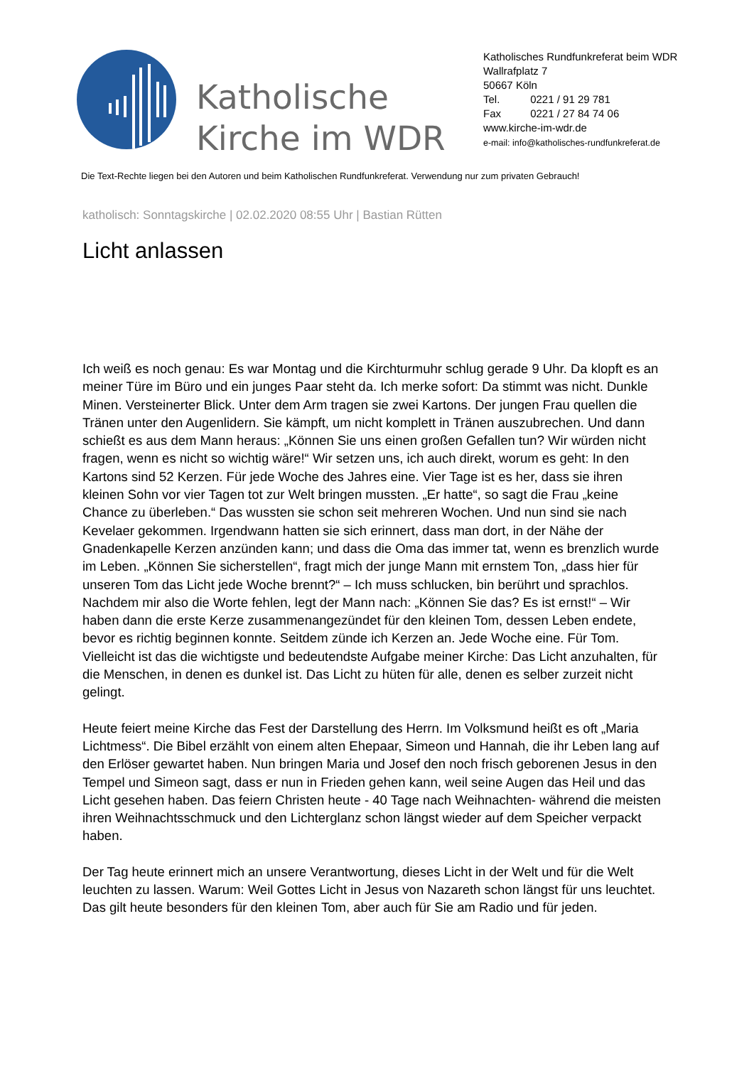Katholische Kirche im WDR
Katholisches Rundfunkreferat beim WDR
Wallrafplatz 7
50667 Köln
Tel. 0221 / 91 29 781
Fax 0221 / 27 84 74 06
www.kirche-im-wdr.de
e-mail: info@katholisches-rundfunkreferat.de
Die Text-Rechte liegen bei den Autoren und beim Katholischen Rundfunkreferat. Verwendung nur zum privaten Gebrauch!
katholisch: Sonntagskirche | 02.02.2020 08:55 Uhr | Bastian Rütten
Licht anlassen
Ich weiß es noch genau: Es war Montag und die Kirchturmuhr schlug gerade 9 Uhr. Da klopft es an meiner Türe im Büro und ein junges Paar steht da. Ich merke sofort: Da stimmt was nicht. Dunkle Minen. Versteinerter Blick. Unter dem Arm tragen sie zwei Kartons. Der jungen Frau quellen die Tränen unter den Augenlidern. Sie kämpft, um nicht komplett in Tränen auszubrechen. Und dann schießt es aus dem Mann heraus: „Können Sie uns einen großen Gefallen tun? Wir würden nicht fragen, wenn es nicht so wichtig wäre!“ Wir setzen uns, ich auch direkt, worum es geht: In den Kartons sind 52 Kerzen. Für jede Woche des Jahres eine. Vier Tage ist es her, dass sie ihren kleinen Sohn vor vier Tagen tot zur Welt bringen mussten. „Er hatte“, so sagt die Frau „keine Chance zu überleben.“ Das wussten sie schon seit mehreren Wochen. Und nun sind sie nach Kevelaer gekommen. Irgendwann hatten sie sich erinnert, dass man dort, in der Nähe der Gnadenkapelle Kerzen anzünden kann; und dass die Oma das immer tat, wenn es brenzlich wurde im Leben. „Können Sie sicherstellen“, fragt mich der junge Mann mit ernstem Ton, „dass hier für unseren Tom das Licht jede Woche brennt?“ – Ich muss schlucken, bin berührt und sprachlos. Nachdem mir also die Worte fehlen, legt der Mann nach: „Können Sie das? Es ist ernst!“ – Wir haben dann die erste Kerze zusammenangezündet für den kleinen Tom, dessen Leben endete, bevor es richtig beginnen konnte. Seitdem zünde ich Kerzen an. Jede Woche eine. Für Tom. Vielleicht ist das die wichtigste und bedeutendste Aufgabe meiner Kirche: Das Licht anzuhalten, für die Menschen, in denen es dunkel ist. Das Licht zu hüten für alle, denen es selber zurzeit nicht gelingt.
Heute feiert meine Kirche das Fest der Darstellung des Herrn. Im Volksmund heißt es oft „Maria Lichtmess“. Die Bibel erzählt von einem alten Ehepaar, Simeon und Hannah, die ihr Leben lang auf den Erlöser gewartet haben. Nun bringen Maria und Josef den noch frisch geborenen Jesus in den Tempel und Simeon sagt, dass er nun in Frieden gehen kann, weil seine Augen das Heil und das Licht gesehen haben. Das feiern Christen heute - 40 Tage nach Weihnachten- während die meisten ihren Weihnachtsschmuck und den Lichterglanz schon längst wieder auf dem Speicher verpackt haben.
Der Tag heute erinnert mich an unsere Verantwortung, dieses Licht in der Welt und für die Welt leuchten zu lassen. Warum: Weil Gottes Licht in Jesus von Nazareth schon längst für uns leuchtet. Das gilt heute besonders für den kleinen Tom, aber auch für Sie am Radio und für jeden.